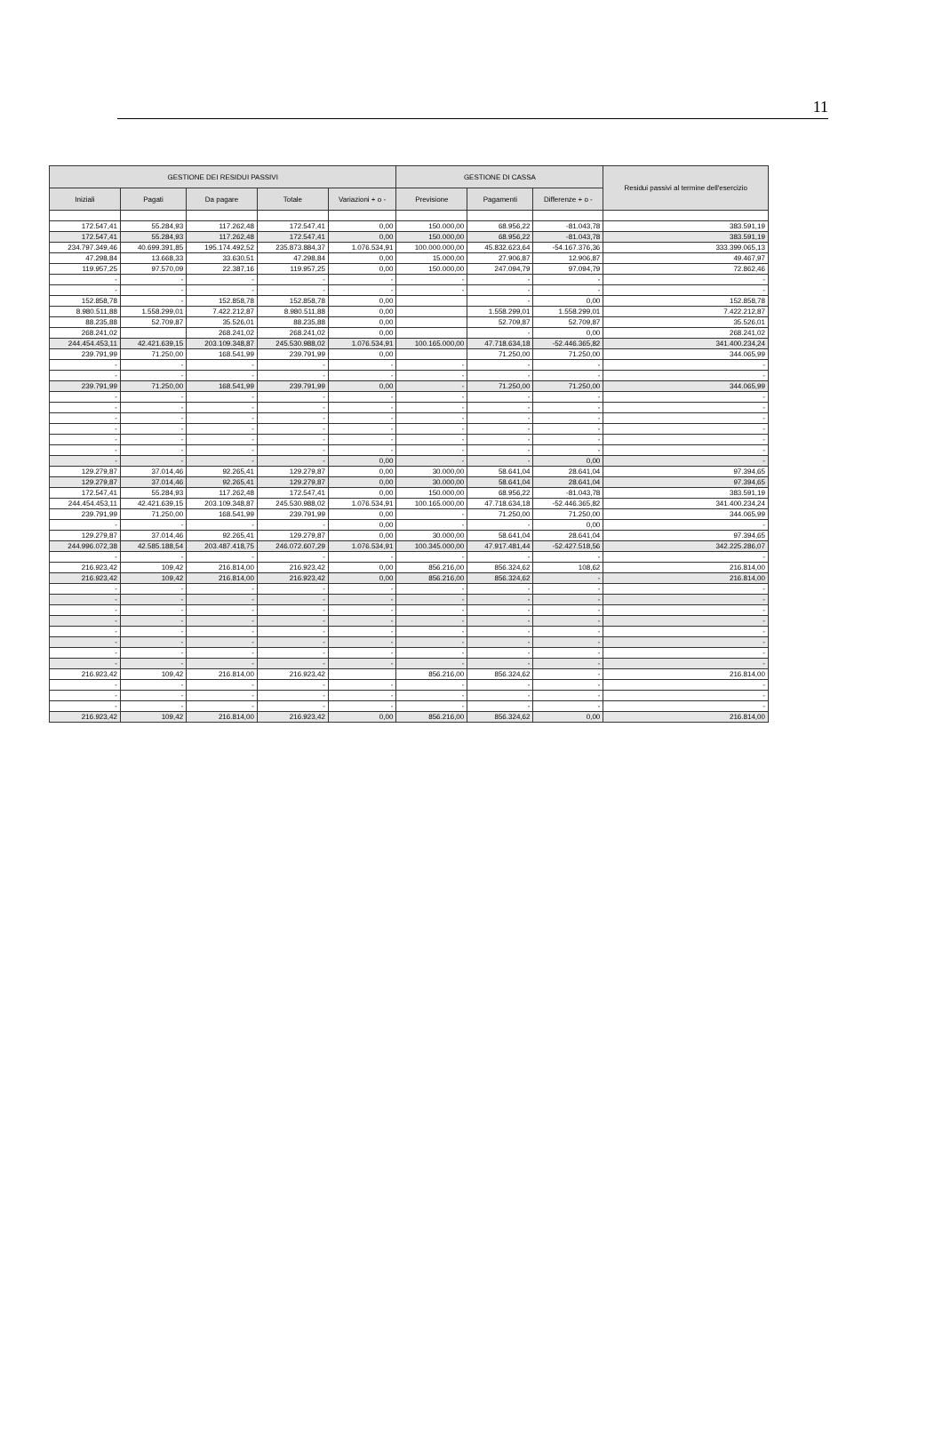11
| GESTIONE DEI RESIDUI PASSIVI | | | | | GESTIONE DI CASSA | | | Residui passivi al termine dell'esercizio |
| --- | --- | --- | --- | --- | --- | --- | --- | --- |
| Iniziali | Pagati | Da pagare | Totale | Variazioni + o - | Previsione | Pagamenti | Differenze + o - | |
| 172.547,41 | 55.284,93 | 117.262,48 | 172.547,41 | 0,00 | 150.000,00 | 68.956,22 | -81.043,78 | 383.591,19 |
| 172.547,41 | 55.284,93 | 117.262,48 | 172.547,41 | 0,00 | 150.000,00 | 68.956,22 | -81.043,78 | 383.591,19 |
| 234.797.349,46 | 40.699.391,85 | 195.174.492,52 | 235.873.884,37 | 1.076.534,91 | 100.000.000,00 | 45.832.623,64 | -54.167.376,36 | 333.399.065,13 |
| 47.298,84 | 13.668,33 | 33.630,51 | 47.298,84 | 0,00 | 15.000,00 | 27.906,87 | 12.906,87 | 49.467,97 |
| 119.957,25 | 97.570,09 | 22.387,16 | 119.957,25 | 0,00 | 150.000,00 | 247.094,79 | 97.094,79 | 72.862,46 |
| - | - | - | - | - | - | - | - | - |
| - | - | - | - | - | - | - | - | - |
| 152.858,78 | - | 152.858,78 | 152.858,78 | 0,00 | | - | 0,00 | 152.858,78 |
| 8.980.511,88 | 1.558.299,01 | 7.422.212,87 | 8.980.511,88 | 0,00 | | 1.558.299,01 | 1.558.299,01 | 7.422.212,87 |
| 88.235,88 | 52.709,87 | 35.526,01 | 88.235,88 | 0,00 | | 52.709,87 | 52.709,87 | 35.526,01 |
| 268.241,02 | | 268.241,02 | 268.241,02 | 0,00 | | - | 0,00 | 268.241,02 |
| 244.454.453,11 | 42.421.639,15 | 203.109.348,87 | 245.530.988,02 | 1.076.534,91 | 100.165.000,00 | 47.718.634,18 | -52.446.365,82 | 341.400.234,24 |
| 239.791,99 | 71.250,00 | 168.541,99 | 239.791,99 | 0,00 | | 71.250,00 | 71.250,00 | 344.065,99 |
| - | - | - | - | - | - | - | - | - |
| - | - | - | - | - | - | - | - | - |
| 239.791,99 | 71.250,00 | 168.541,99 | 239.791,99 | 0,00 | - | 71.250,00 | 71.250,00 | 344.065,99 |
| - | - | - | - | - | - | - | - | - |
| - | - | - | - | - | - | - | - | - |
| - | - | - | - | - | - | - | - | - |
| - | - | - | - | - | - | - | - | - |
| - | - | - | - | - | - | - | - | - |
| - | - | - | - | - | - | - | - | - |
| - | - | - | - | 0,00 | - | - | 0,00 | - |
| 129.279,87 | 37.014,46 | 92.265,41 | 129.279,87 | 0,00 | 30.000,00 | 58.641,04 | 28.641,04 | 97.394,65 |
| 129.279,87 | 37.014,46 | 92.265,41 | 129.279,87 | 0,00 | 30.000,00 | 58.641,04 | 28.641,04 | 97.394,65 |
| 172.547,41 | 55.284,93 | 117.262,48 | 172.547,41 | 0,00 | 150.000,00 | 68.956,22 | -81.043,78 | 383.591,19 |
| 244.454.453,11 | 42.421.639,15 | 203.109.348,87 | 245.530.988,02 | 1.076.534,91 | 100.165.000,00 | 47.718.634,18 | -52.446.365,82 | 341.400.234,24 |
| 239.791,99 | 71.250,00 | 168.541,99 | 239.791,99 | 0,00 | - | 71.250,00 | 71.250,00 | 344.065,99 |
| - | - | - | - | 0,00 | - | - | 0,00 | - |
| 129.279,87 | 37.014,46 | 92.265,41 | 129.279,87 | 0,00 | 30.000,00 | 58.641,04 | 28.641,04 | 97.394,65 |
| 244.996.072,38 | 42.585.188,54 | 203.487.418,75 | 246.072.607,29 | 1.076.534,91 | 100.345.000,00 | 47.917.481,44 | -52.427.518,56 | 342.225.286,07 |
| - | - | - | - | - | - | - | - | - |
| 216.923,42 | 109,42 | 216.814,00 | 216.923,42 | 0,00 | 856.216,00 | 856.324,62 | 108,62 | 216.814,00 |
| 216.923,42 | 109,42 | 216.814,00 | 216.923,42 | 0,00 | 856.216,00 | 856.324,62 | - | 216.814,00 |
| - | - | - | - | - | - | - | - | - |
| - | - | - | - | - | - | - | - | - |
| - | - | - | - | - | - | - | - | - |
| - | - | - | - | - | - | - | - | - |
| - | - | - | - | - | - | - | - | - |
| - | - | - | - | - | - | - | - | - |
| - | - | - | - | - | - | - | - | - |
| - | - | - | - | - | - | - | - | - |
| 216.923,42 | 109,42 | 216.814,00 | 216.923,42 | | 856.216,00 | 856.324,62 | - | 216.814,00 |
| - | - | - | - | - | - | - | - | - |
| - | - | - | - | - | - | - | - | - |
| - | - | - | - | - | - | - | - | - |
| 216.923,42 | 109,42 | 216.814,00 | 216.923,42 | 0,00 | 856.216,00 | 856.324,62 | 0,00 | 216.814,00 |